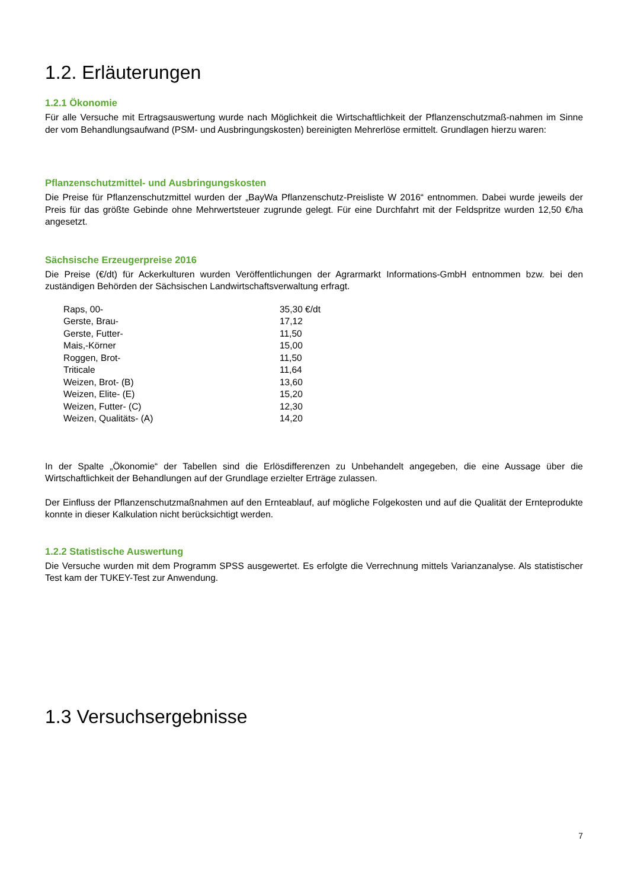1.2. Erläuterungen
1.2.1 Ökonomie
Für alle Versuche mit Ertragsauswertung wurde nach Möglichkeit die Wirtschaftlichkeit der Pflanzenschutzmaß-nahmen im Sinne der vom Behandlungsaufwand (PSM- und Ausbringungskosten) bereinigten Mehrerlöse ermittelt. Grundlagen hierzu waren:
Pflanzenschutzmittel- und Ausbringungskosten
Die Preise für Pflanzenschutzmittel wurden der „BayWa Pflanzenschutz-Preisliste W 2016“ entnommen. Dabei wurde jeweils der Preis für das größte Gebinde ohne Mehrwertsteuer zugrunde gelegt. Für eine Durchfahrt mit der Feldspritze wurden 12,50 €/ha angesetzt.
Sächsische Erzeugerpreise 2016
Die Preise (€/dt) für Ackerkulturen wurden Veröffentlichungen der Agrarmarkt Informations-GmbH entnommen bzw. bei den zuständigen Behörden der Sächsischen Landwirtschaftsverwaltung erfragt.
| Raps, 00- | 35,30 €/dt |
| Gerste, Brau- | 17,12 |
| Gerste, Futter- | 11,50 |
| Mais,-Körner | 15,00 |
| Roggen, Brot- | 11,50 |
| Triticale | 11,64 |
| Weizen, Brot- (B) | 13,60 |
| Weizen, Elite- (E) | 15,20 |
| Weizen, Futter- (C) | 12,30 |
| Weizen, Qualitäts- (A) | 14,20 |
In der Spalte „Ökonomie“ der Tabellen sind die Erlösdifferenzen zu Unbehandelt angegeben, die eine Aussage über die Wirtschaftlichkeit der Behandlungen auf der Grundlage erzielter Erträge zulassen.
Der Einfluss der Pflanzenschutzmaßnahmen auf den Ernteablauf, auf mögliche Folgekosten und auf die Qualität der Ernteprodukte konnte in dieser Kalkulation nicht berücksichtigt werden.
1.2.2 Statistische Auswertung
Die Versuche wurden mit dem Programm SPSS ausgewertet. Es erfolgte die Verrechnung mittels Varianzanalyse. Als statistischer Test kam der TUKEY-Test zur Anwendung.
1.3 Versuchsergebnisse
7